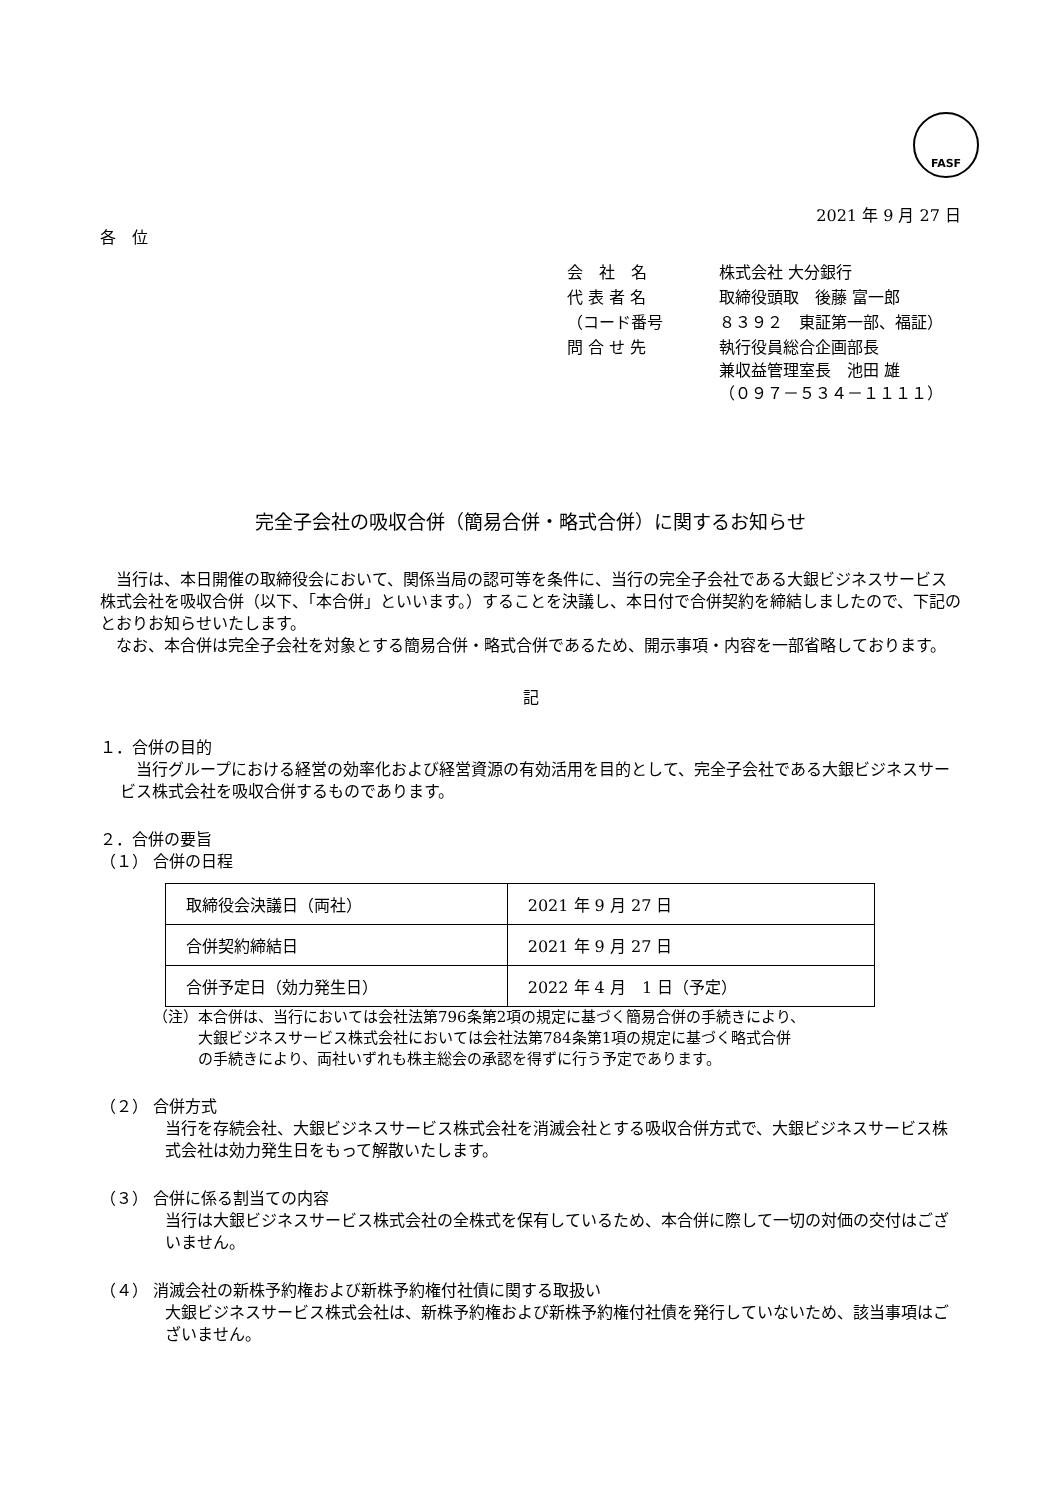FASF
2021 年 9 月 27 日
各　位
| 会 社 名 | 株式会社 大分銀行 |
| 代 表 者 名 | 取締役頭取 後藤 富一郎 |
| （コード番号 | ８３９２ 東証第一部、福証） |
| 問 合 せ 先 | 執行役員総合企画部長 兼収益管理室長 池田 雄 （０９７－５３４－１１１１） |
完全子会社の吸収合併（簡易合併・略式合併）に関するお知らせ
当行は、本日開催の取締役会において、関係当局の認可等を条件に、当行の完全子会社である大銀ビジネスサービス株式会社を吸収合併（以下、「本合併」といいます。）することを決議し、本日付で合併契約を締結しましたので、下記のとおりお知らせいたします。
なお、本合併は完全子会社を対象とする簡易合併・略式合併であるため、開示事項・内容を一部省略しております。
記
１．合併の目的
当行グループにおける経営の効率化および経営資源の有効活用を目的として、完全子会社である大銀ビジネスサービス株式会社を吸収合併するものであります。
２．合併の要旨
（１） 合併の日程
| 取締役会決議日（両社） | 2021 年 9 月 27 日 |
| 合併契約締結日 | 2021 年 9 月 27 日 |
| 合併予定日（効力発生日） | 2022 年 4 月 1 日（予定） |
（注）本合併は、当行においては会社法第796条第2項の規定に基づく簡易合併の手続きにより、
　　　大銀ビジネスサービス株式会社においては会社法第784条第1項の規定に基づく略式合併
　　　の手続きにより、両社いずれも株主総会の承認を得ずに行う予定であります。
（２） 合併方式
当行を存続会社、大銀ビジネスサービス株式会社を消滅会社とする吸収合併方式で、大銀ビジネスサービス株式会社は効力発生日をもって解散いたします。
（３） 合併に係る割当ての内容
当行は大銀ビジネスサービス株式会社の全株式を保有しているため、本合併に際して一切の対価の交付はございません。
（４） 消滅会社の新株予約権および新株予約権付社債に関する取扱い
大銀ビジネスサービス株式会社は、新株予約権および新株予約権付社債を発行していないため、該当事項はございません。